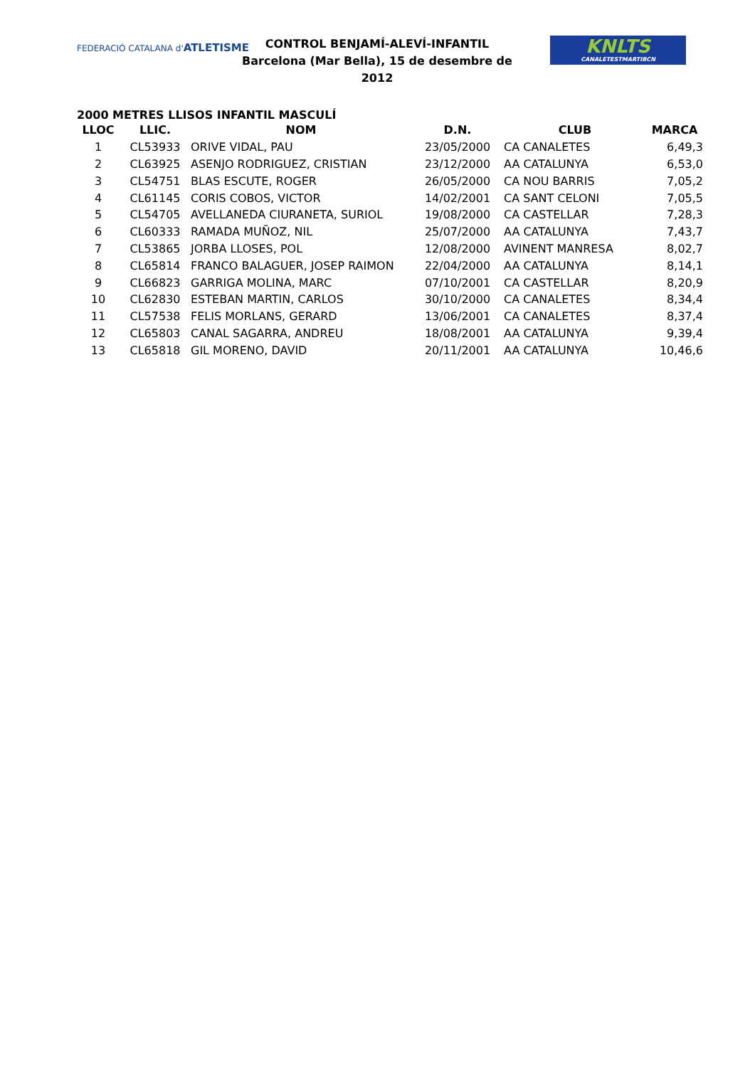FEDERACIÓ CATALANA d'ATLETISME
CONTROL BENJAMÍ-ALEVÍ-INFANTIL
Barcelona (Mar Bella), 15 de desembre de 2012
KNLTS
CANALETESTMARTIBCN
2000 METRES LLISOS INFANTIL MASCULÍ
| LLOC | LLIC. | NOM | D.N. | CLUB | MARCA |
| --- | --- | --- | --- | --- | --- |
| 1 | CL53933 | ORIVE VIDAL, PAU | 23/05/2000 | CA CANALETES | 6,49,3 |
| 2 | CL63925 | ASENJO RODRIGUEZ, CRISTIAN | 23/12/2000 | AA CATALUNYA | 6,53,0 |
| 3 | CL54751 | BLAS ESCUTE, ROGER | 26/05/2000 | CA NOU BARRIS | 7,05,2 |
| 4 | CL61145 | CORIS COBOS, VICTOR | 14/02/2001 | CA SANT CELONI | 7,05,5 |
| 5 | CL54705 | AVELLANEDA CIURANETA, SURIOL | 19/08/2000 | CA CASTELLAR | 7,28,3 |
| 6 | CL60333 | RAMADA MUÑOZ, NIL | 25/07/2000 | AA CATALUNYA | 7,43,7 |
| 7 | CL53865 | JORBA LLOSES, POL | 12/08/2000 | AVINENT MANRESA | 8,02,7 |
| 8 | CL65814 | FRANCO BALAGUER, JOSEP RAIMON | 22/04/2000 | AA CATALUNYA | 8,14,1 |
| 9 | CL66823 | GARRIGA MOLINA, MARC | 07/10/2001 | CA CASTELLAR | 8,20,9 |
| 10 | CL62830 | ESTEBAN MARTIN, CARLOS | 30/10/2000 | CA CANALETES | 8,34,4 |
| 11 | CL57538 | FELIS MORLANS, GERARD | 13/06/2001 | CA CANALETES | 8,37,4 |
| 12 | CL65803 | CANAL SAGARRA, ANDREU | 18/08/2001 | AA CATALUNYA | 9,39,4 |
| 13 | CL65818 | GIL MORENO, DAVID | 20/11/2001 | AA CATALUNYA | 10,46,6 |